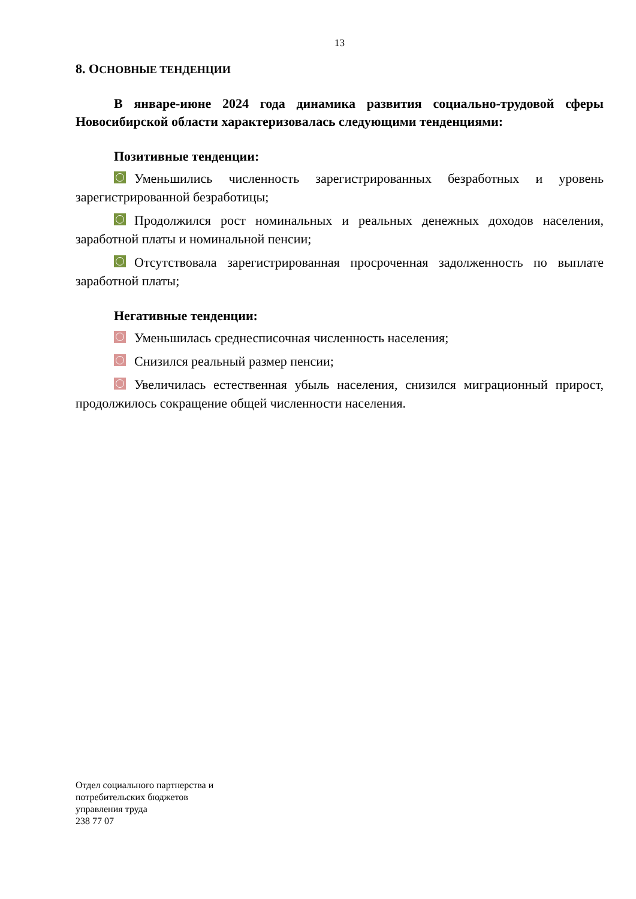13
8. ОСНОВНЫЕ ТЕНДЕНЦИИ
В январе-июне 2024 года динамика развития социально-трудовой сферы Новосибирской области характеризовалась следующими тенденциями:
Позитивные тенденции:
Уменьшились численность зарегистрированных безработных и уровень зарегистрированной безработицы;
Продолжился рост номинальных и реальных денежных доходов населения, заработной платы и номинальной пенсии;
Отсутствовала зарегистрированная просроченная задолженность по выплате заработной платы;
Негативные тенденции:
Уменьшилась среднесписочная численность населения;
Снизился реальный размер пенсии;
Увеличилась естественная убыль населения, снизился миграционный прирост, продолжилось сокращение общей численности населения.
Отдел социального партнерства и
потребительских бюджетов
управления труда
238 77 07